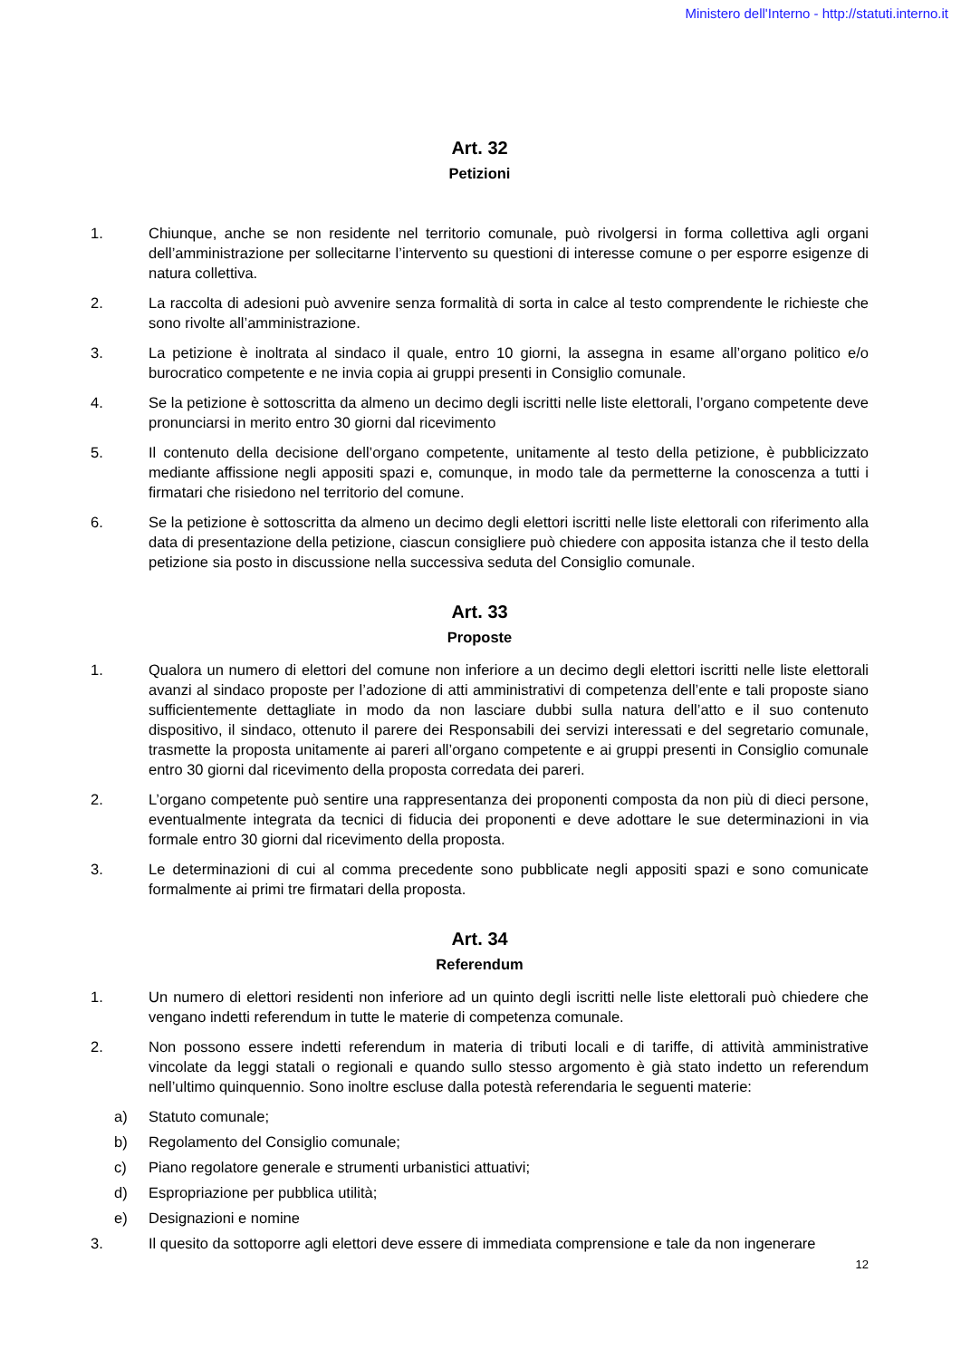Ministero dell'Interno - http://statuti.interno.it
Art. 32
Petizioni
1. Chiunque, anche se non residente nel territorio comunale, può rivolgersi in forma collettiva agli organi dell’amministrazione per sollecitarne l’intervento su questioni di interesse comune o per esporre esigenze di natura collettiva.
2. La raccolta di adesioni può avvenire senza formalità di sorta in calce al testo comprendente le richieste che sono rivolte all’amministrazione.
3. La petizione è inoltrata al sindaco il quale, entro 10 giorni, la assegna in esame all’organo politico e/o burocratico competente e ne invia copia ai gruppi presenti in Consiglio comunale.
4. Se la petizione è sottoscritta da almeno un decimo degli iscritti nelle liste elettorali, l’organo competente deve pronunciarsi in merito entro 30 giorni dal ricevimento
5. Il contenuto della decisione dell’organo competente, unitamente al testo della petizione, è pubblicizzato mediante affissione negli appositi spazi e, comunque, in modo tale da permetterne la conoscenza a tutti i firmatari che risiedono nel territorio del comune.
6. Se la petizione è sottoscritta da almeno un decimo degli elettori iscritti nelle liste elettorali con riferimento alla data di presentazione della petizione, ciascun consigliere può chiedere con apposita istanza che il testo della petizione sia posto in discussione nella successiva seduta del Consiglio comunale.
Art. 33
Proposte
1. Qualora un numero di elettori del comune non inferiore a un decimo degli elettori iscritti nelle liste elettorali avanzi al sindaco proposte per l’adozione di atti amministrativi di competenza dell’ente e tali proposte siano sufficientemente dettagliate in modo da non lasciare dubbi sulla natura dell’atto e il suo contenuto dispositivo, il sindaco, ottenuto il parere dei Responsabili dei servizi interessati e del segretario comunale, trasmette la proposta unitamente ai pareri all’organo competente e ai gruppi presenti in Consiglio comunale entro 30 giorni dal ricevimento della proposta corredata dei pareri.
2. L’organo competente può sentire una rappresentanza dei proponenti composta da non più di dieci persone, eventualmente integrata da tecnici di fiducia dei proponenti e deve adottare le sue determinazioni in via formale entro 30 giorni dal ricevimento della proposta.
3. Le determinazioni di cui al comma precedente sono pubblicate negli appositi spazi e sono comunicate formalmente ai primi tre firmatari della proposta.
Art. 34
Referendum
1. Un numero di elettori residenti non inferiore ad un quinto degli iscritti nelle liste elettorali può chiedere che vengano indetti referendum in tutte le materie di competenza comunale.
2. Non possono essere indetti referendum in materia di tributi locali e di tariffe, di attività amministrative vincolate da leggi statali o regionali e quando sullo stesso argomento è già stato indetto un referendum nell’ultimo quinquennio. Sono inoltre escluse dalla potestà referendaria le seguenti materie:
a) Statuto comunale;
b) Regolamento del Consiglio comunale;
c) Piano regolatore generale e strumenti urbanistici attuativi;
d) Espropriazione per pubblica utilità;
e) Designazioni e nomine
3. Il quesito da sottoporre agli elettori deve essere di immediata comprensione e tale da non ingenerare
12